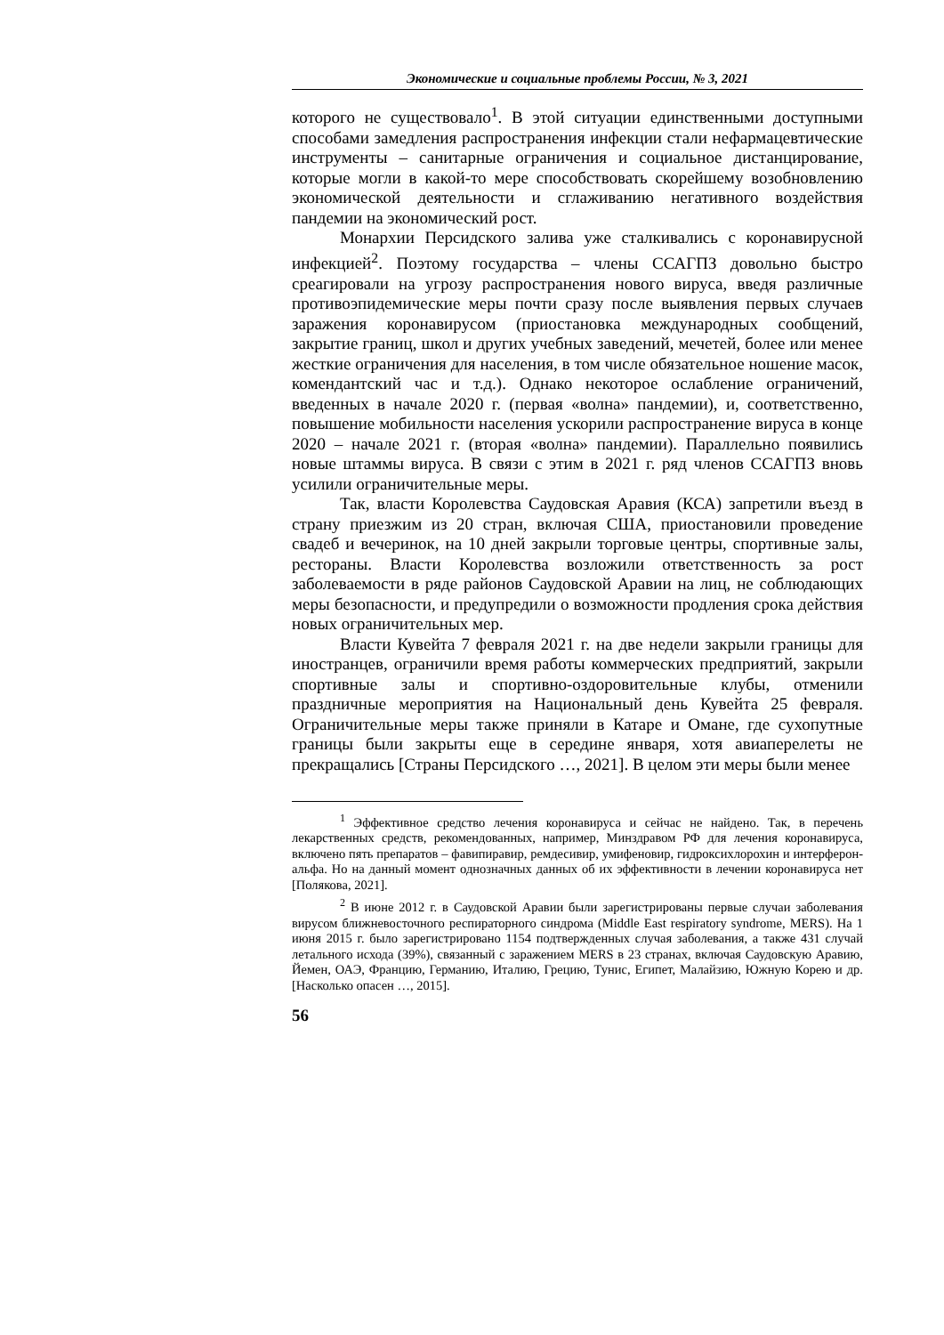Экономические и социальные проблемы России, № 3, 2021
которого не существовало<sup>1</sup>. В этой ситуации единственными доступными способами замедления распространения инфекции стали нефармацевтические инструменты – санитарные ограничения и социальное дистанцирование, которые могли в какой-то мере способствовать скорейшему возобновлению экономической деятельности и сглаживанию негативного воздействия пандемии на экономический рост.
Монархии Персидского залива уже сталкивались с коронавирусной инфекцией<sup>2</sup>. Поэтому государства – члены ССАГПЗ довольно быстро среагировали на угрозу распространения нового вируса, введя различные противоэпидемические меры почти сразу после выявления первых случаев заражения коронавирусом (приостановка международных сообщений, закрытие границ, школ и других учебных заведений, мечетей, более или менее жесткие ограничения для населения, в том числе обязательное ношение масок, комендантский час и т.д.). Однако некоторое ослабление ограничений, введенных в начале 2020 г. (первая «волна» пандемии), и, соответственно, повышение мобильности населения ускорили распространение вируса в конце 2020 – начале 2021 г. (вторая «волна» пандемии). Параллельно появились новые штаммы вируса. В связи с этим в 2021 г. ряд членов ССАГПЗ вновь усилили ограничительные меры.
Так, власти Королевства Саудовская Аравия (КСА) запретили въезд в страну приезжим из 20 стран, включая США, приостановили проведение свадеб и вечеринок, на 10 дней закрыли торговые центры, спортивные залы, рестораны. Власти Королевства возложили ответственность за рост заболеваемости в ряде районов Саудовской Аравии на лиц, не соблюдающих меры безопасности, и предупредили о возможности продления срока действия новых ограничительных мер.
Власти Кувейта 7 февраля 2021 г. на две недели закрыли границы для иностранцев, ограничили время работы коммерческих предприятий, закрыли спортивные залы и спортивно-оздоровительные клубы, отменили праздничные мероприятия на Национальный день Кувейта 25 февраля. Ограничительные меры также приняли в Катаре и Омане, где сухопутные границы были закрыты еще в середине января, хотя авиаперелеты не прекращались [Страны Персидского …, 2021]. В целом эти меры были менее
<sup>1</sup> Эффективное средство лечения коронавируса и сейчас не найдено. Так, в перечень лекарственных средств, рекомендованных, например, Минздравом РФ для лечения коронавируса, включено пять препаратов – фавипиравир, ремдесивир, умифеновир, гидроксихлорохин и интерферон-альфа. Но на данный момент однозначных данных об их эффективности в лечении коронавируса нет [Полякова, 2021].
<sup>2</sup> В июне 2012 г. в Саудовской Аравии были зарегистрированы первые случаи заболевания вирусом ближневосточного респираторного синдрома (Middle East respiratory syndrome, MERS). На 1 июня 2015 г. было зарегистрировано 1154 подтвержденных случая заболевания, а также 431 случай летального исхода (39%), связанный с заражением MERS в 23 странах, включая Саудовскую Аравию, Йемен, ОАЭ, Францию, Германию, Италию, Грецию, Тунис, Египет, Малайзию, Южную Корею и др. [Насколько опасен …, 2015].
56